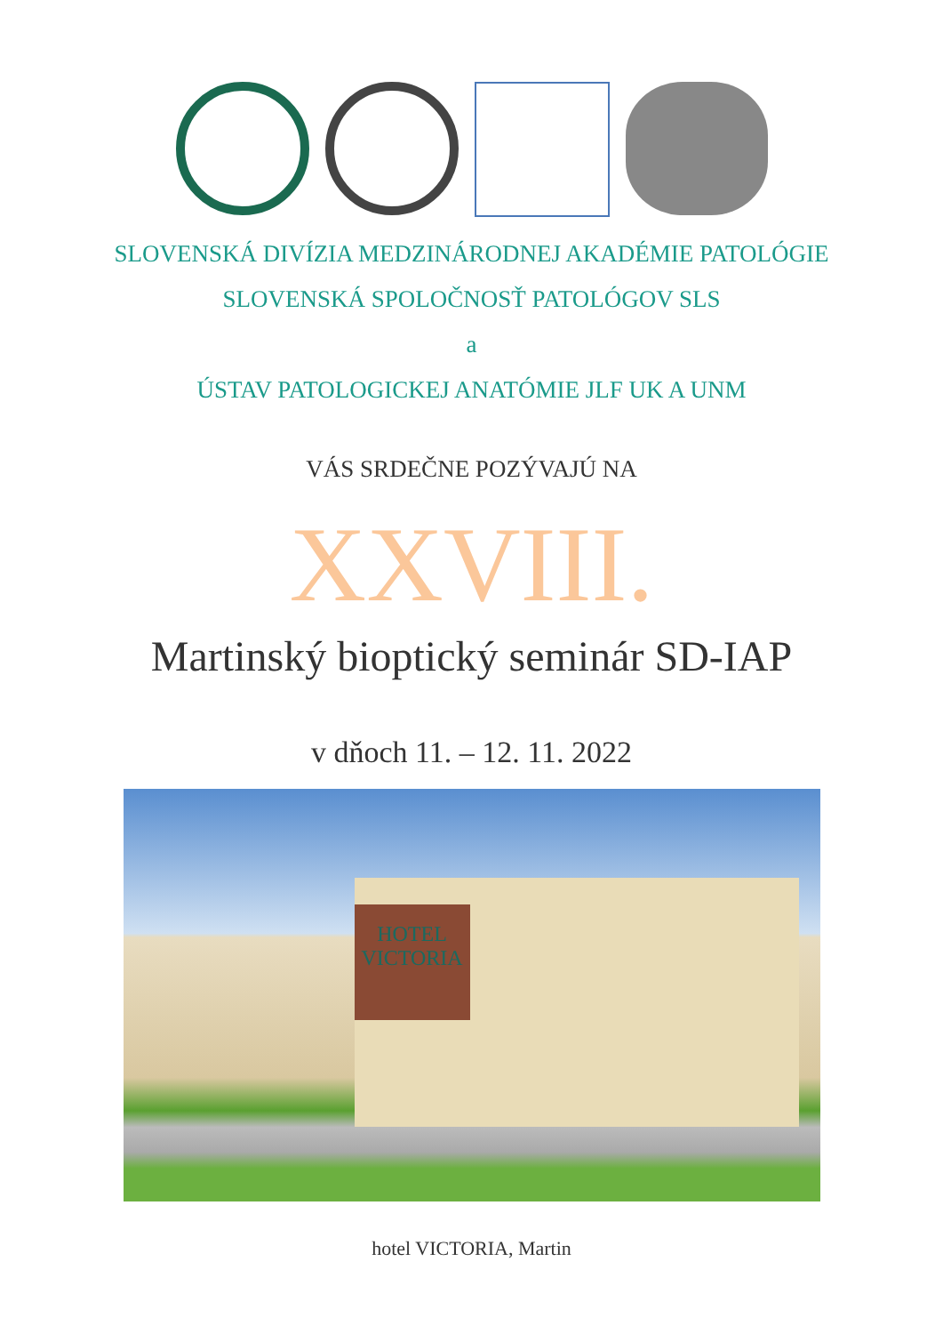SLOVENSKÁ DIVÍZIA MEDZINÁRODNEJ AKADÉMIE PATOLÓGIE
SLOVENSKÁ SPOLOČNOSŤ PATOLÓGOV SLS
a
ÚSTAV PATOLOGICKEJ ANATÓMIE JLF UK A UNM
VÁS SRDEČNE POZÝVAJÚ NA
XXVIII.
Martinský bioptický seminár SD-IAP
v dňoch 11. – 12. 11. 2022
HOTEL VICTORIA
hotel VICTORIA, Martin